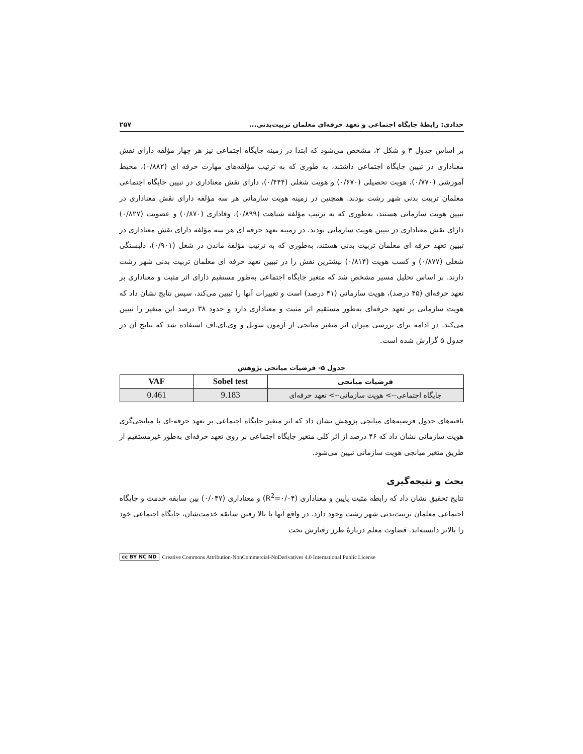حدادی: رابطهٔ جایگاه اجتماعی و تعهد حرفه‌ای معلمان تربیت‌بدنی... ۲۵۷
بر اساس جدول ۳ و شکل ۲، مشخص می‌شود که ابتدا در زمینه جایگاه اجتماعی نیز هر چهار مؤلفه دارای نقش معناداری در تبیین جایگاه اجتماعی داشتند، به طوری که به ترتیب مؤلفه‌های مهارت حرفه ای (۰/۸۸۲)، محیط آموزشی (۰/۷۷۰)، هویت تحصیلی (۰/۶۷۰) و هویت شغلی (۰/۴۴۴)، دارای نقش معناداری در تبیین جایگاه اجتماعی معلمان تربیت بدنی شهر رشت بودند. همچنین در زمینه هویت سازمانی هر سه مؤلفه دارای نقش معناداری در تبیین هویت سازمانی هستند، به‌طوری که به ترتیب مؤلفه شباهت (۰/۸۹۹)، وفاداری (۰/۸۷۰) و عضویت (۰/۸۲۷) دارای نقش معناداری در تبیین هویت سازمانی بودند. در زمینه تعهد حرفه ای هر سه مؤلفه دارای نقش معناداری در تبیین تعهد حرفه ای معلمان تربیت بدنی هستند، به‌طوری که به ترتیب مؤلفهٔ ماندن در شغل (۰/۹۰۱)، دلبستگی شغلی (۰/۸۷۷) و کسب هویت (۰/۸۱۴) بیشترین نقش را در تبیین تعهد حرفه ای معلمان تربیت بدنی شهر رشت دارند. بر اساس تحلیل مسیر مشخص شد که متغیر جایگاه اجتماعی به‌طور مستقیم دارای اثر مثبت و معناداری بر تعهد حرفه‌ای (۴۵ درصد)، هویت سازمانی (۴۱ درصد) است و تغییرات آنها را تبیین می‌کند، سپس نتایج نشان داد که هویت سازمانی بر تعهد حرفه‌ای به‌طور مستقیم اثر مثبت و معناداری دارد و حدود ۳۸ درصد این متغیر را تبیین می‌کند. در ادامه برای بررسی میزان اثر متغیر میانجی از آزمون سوبل و وی.ای.اف استفاده شد که نتایج آن در جدول ۵ گزارش شده است.
جدول ۵- فرضیات میانجی پژوهش
| فرضیات میانجی | Sobel test | VAF |
| --- | --- | --- |
| جایگاه اجتماعی--> هویت سازمانی--> تعهد حرفه‌ای | 9.183 | 0.461 |
یافته‌های جدول فرضیه‌های میانجی پژوهش نشان داد که اثر متغیر جایگاه اجتماعی بر تعهد حرفه-ای با میانجی‌گری هویت سازمانی نشان داد که ۴۶ درصد از اثر کلی متغیر جایگاه اجتماعی بر روی تعهد حرفه‌ای به‌طور غیرمستقیم از طریق متغیر میانجی هویت سازمانی تبیین می‌شود.
بحث و نتیجه‌گیری
نتایج تحقیق نشان داد که رابطه مثبت پایین و معناداری (R<sup>2</sup>=۰/۰۴) و معناداری (۰/۰۴۷) بین سابقه خدمت و جایگاه اجتماعی معلمان تربیت‌بدنی شهر رشت وجود دارد. در واقع آنها با بالا رفتن سابقه خدمت‌شان، جایگاه اجتماعی خود را بالاتر دانسته‌اند. قضاوت معلم دربارهٔ طرز رفتارش تحت
cc BY NC ND Creative Commons Attribution-NonCommercial-NoDerivatives 4.0 International Public License